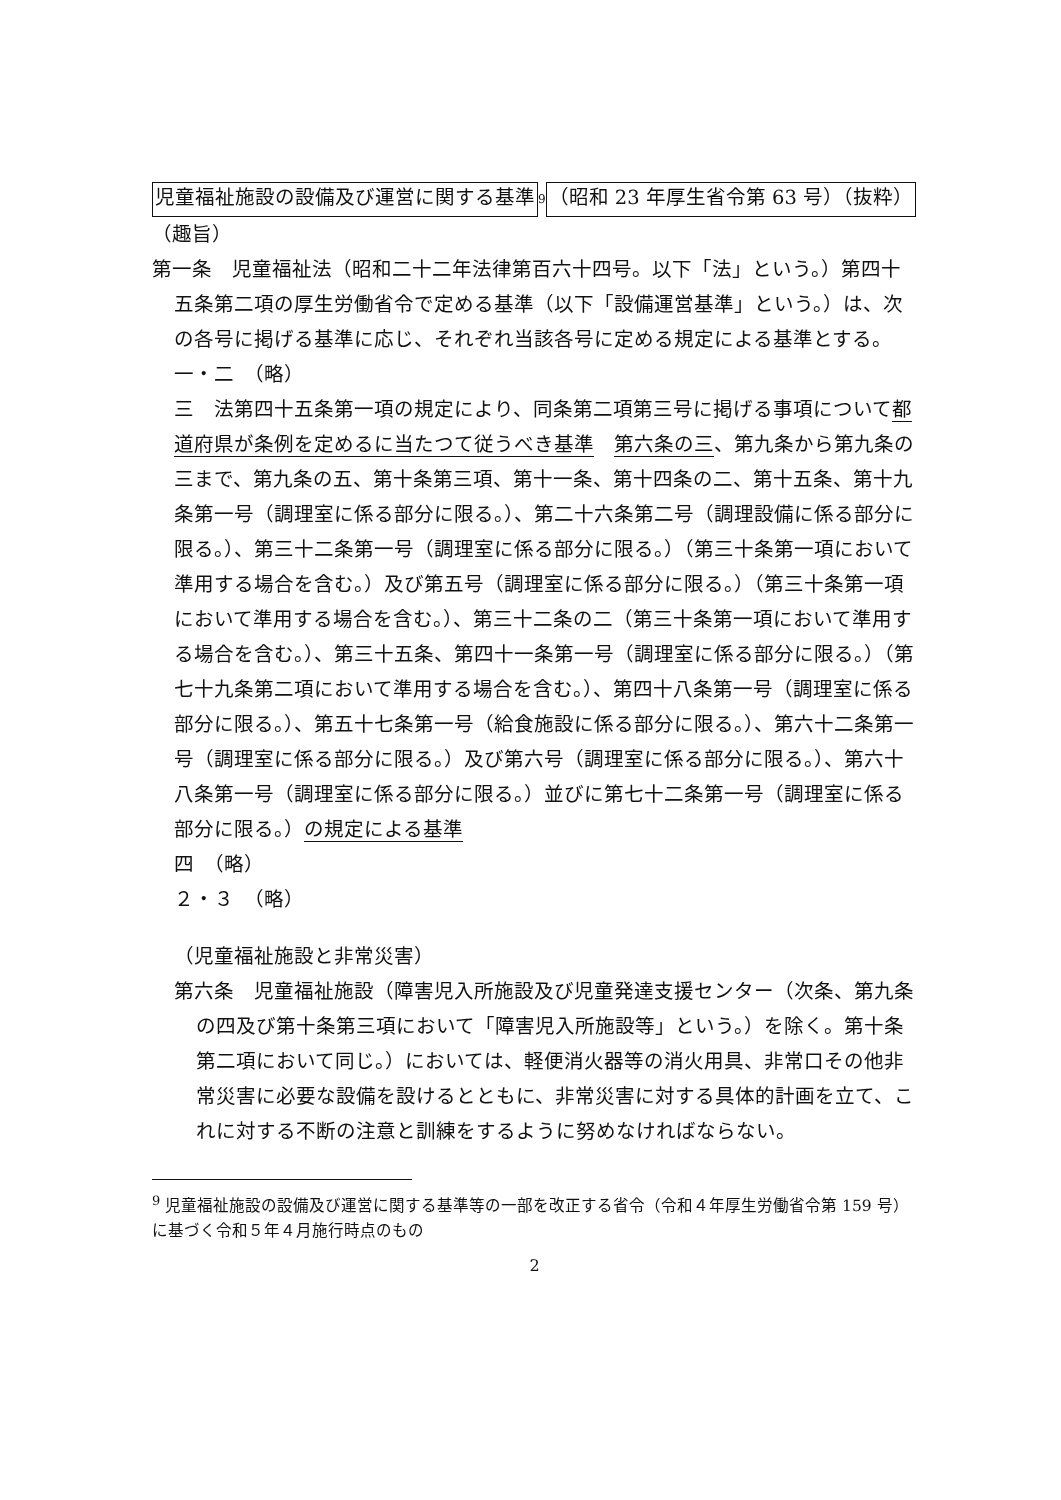児童福祉施設の設備及び運営に関する基準<sup>9</sup> （昭和 23 年厚生省令第 63 号）（抜粋）
（趣旨）
第一条　児童福祉法（昭和二十二年法律第百六十四号。以下「法」という。）第四十五条第二項の厚生労働省令で定める基準（以下「設備運営基準」という。）は、次の各号に掲げる基準に応じ、それぞれ当該各号に定める規定による基準とする。
一・二　（略）
三　法第四十五条第一項の規定により、同条第二項第三号に掲げる事項について都道府県が条例を定めるに当たつて従うべき基準　第六条の三、第九条から第九条の三まで、第九条の五、第十条第三項、第十一条、第十四条の二、第十五条、第十九条第一号（調理室に係る部分に限る。）、第二十六条第二号（調理設備に係る部分に限る。）、第三十二条第一号（調理室に係る部分に限る。）（第三十条第一項において準用する場合を含む。）及び第五号（調理室に係る部分に限る。）（第三十条第一項において準用する場合を含む。）、第三十二条の二（第三十条第一項において準用する場合を含む。）、第三十五条、第四十一条第一号（調理室に係る部分に限る。）（第七十九条第二項において準用する場合を含む。）、第四十八条第一号（調理室に係る部分に限る。）、第五十七条第一号（給食施設に係る部分に限る。）、第六十二条第一号（調理室に係る部分に限る。）及び第六号（調理室に係る部分に限る。）、第六十八条第一号（調理室に係る部分に限る。）並びに第七十二条第一号（調理室に係る部分に限る。）の規定による基準
四　（略）
２・３　（略）
（児童福祉施設と非常災害）
第六条　児童福祉施設（障害児入所施設及び児童発達支援センター（次条、第九条の四及び第十条第三項において「障害児入所施設等」という。）を除く。第十条第二項において同じ。）においては、軽便消火器等の消火用具、非常口その他非常災害に必要な設備を設けるとともに、非常災害に対する具体的計画を立て、これに対する不断の注意と訓練をするように努めなければならない。
<sup>9</sup> 児童福祉施設の設備及び運営に関する基準等の一部を改正する省令（令和４年厚生労働省令第 159 号）に基づく令和５年４月施行時点のもの
2